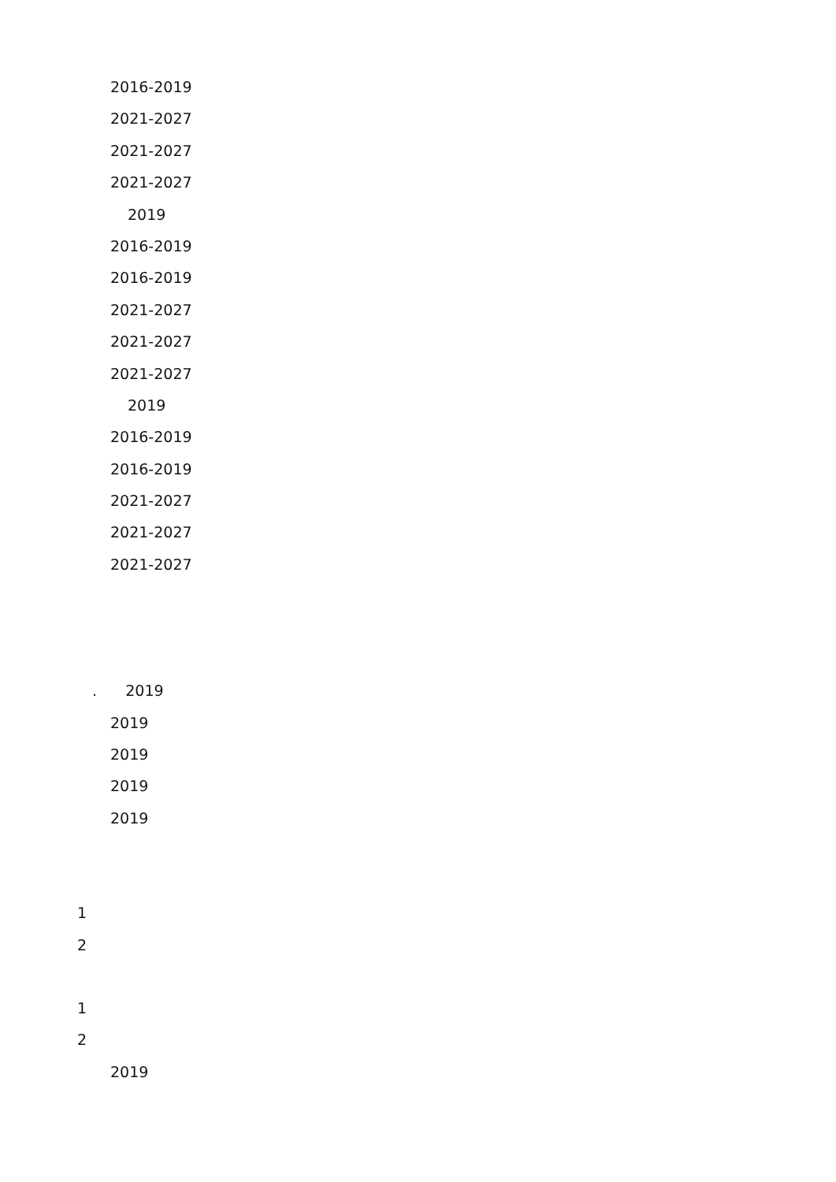2016-2019
2021-2027
2021-2027
2021-2027
2019
2016-2019
2016-2019
2021-2027
2021-2027
2021-2027
2019
2016-2019
2016-2019
2021-2027
2021-2027
2021-2027
. 2019
2019
2019
2019
2019
1
2
1
2
2019